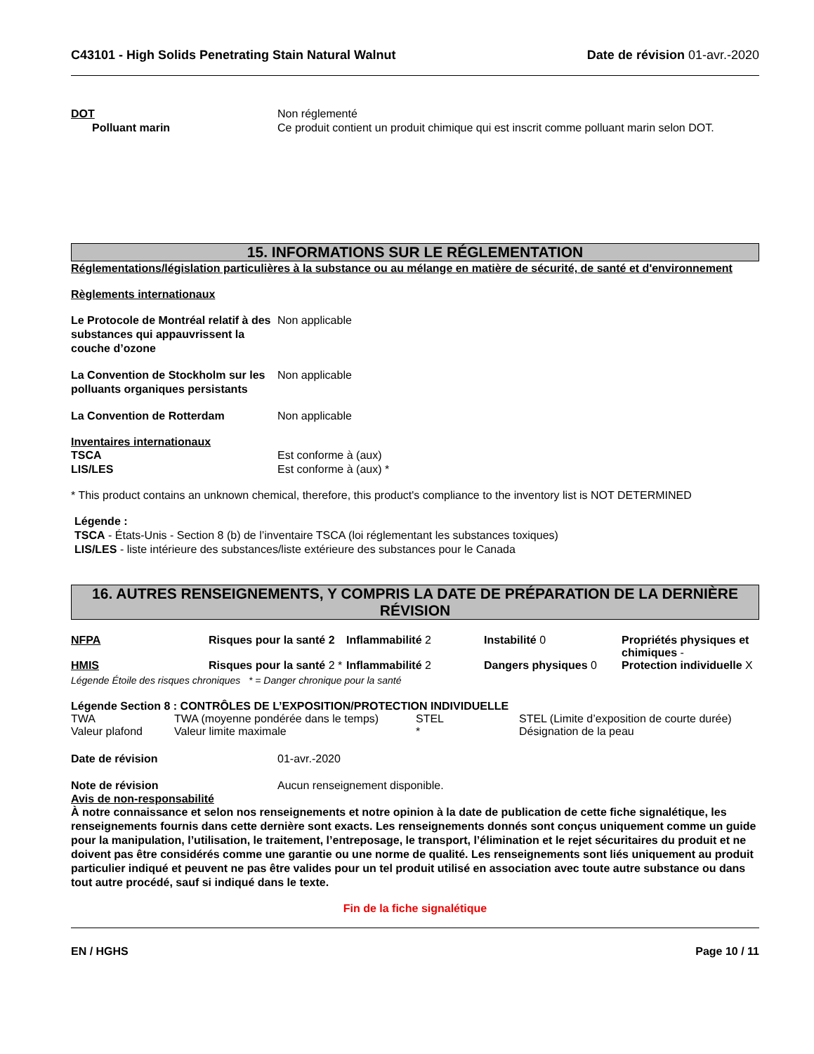C43101 - High Solids Penetrating Stain Natural Walnut Date de révision 01-avr.-2020
DOT Non réglementé
Polluant marin Ce produit contient un produit chimique qui est inscrit comme polluant marin selon DOT.
15. INFORMATIONS SUR LE RÉGLEMENTATION
Réglementations/législation particulières à la substance ou au mélange en matière de sécurité, de santé et d'environnement
Règlements internationaux
Le Protocole de Montréal relatif à des substances qui appauvrissent la couche d’ozone
Non applicable
La Convention de Stockholm sur les polluants organiques persistants
Non applicable
La Convention de Rotterdam Non applicable
Inventaires internationaux
TSCA Est conforme à (aux)
LIS/LES Est conforme à (aux) *
* This product contains an unknown chemical, therefore, this product's compliance to the inventory list is NOT DETERMINED
Légende :
TSCA - États-Unis - Section 8 (b) de l’inventaire TSCA (loi réglementant les substances toxiques)
LIS/LES - liste intérieure des substances/liste extérieure des substances pour le Canada
16. AUTRES RENSEIGNEMENTS, Y COMPRIS LA DATE DE PRÉPARATION DE LA DERNIÈRE RÉVISION
| NFPA | Risques pour la santé 2 | Inflammabilité 2 | Instabilité 0 | Propriétés physiques et chimiques - |
| HMIS | Risques pour la santé 2 * | Inflammabilité 2 | Dangers physiques 0 | Protection individuelle X |
Légende Étoile des risques chroniques * = Danger chronique pour la santé
Légende Section 8 : CONTRÔLES DE L’EXPOSITION/PROTECTION INDIVIDUELLE
| TWA | TWA (moyenne pondérée dans le temps) | STEL | STEL (Limite d’exposition de courte durée) |
| Valeur plafond | Valeur limite maximale | * | Désignation de la peau |
Date de révision 01-avr.-2020
Note de révision Aucun renseignement disponible.
Avis de non-responsabilité
À notre connaissance et selon nos renseignements et notre opinion à la date de publication de cette fiche signalétique, les renseignements fournis dans cette dernière sont exacts. Les renseignements donnés sont conçus uniquement comme un guide pour la manipulation, l’utilisation, le traitement, l’entreposage, le transport, l’élimination et le rejet sécuritaires du produit et ne doivent pas être considérés comme une garantie ou une norme de qualité. Les renseignements sont liés uniquement au produit particulier indiqué et peuvent ne pas être valides pour un tel produit utilisé en association avec toute autre substance ou dans tout autre procédé, sauf si indiqué dans le texte.
Fin de la fiche signalétique
EN / HGHS Page 10 / 11